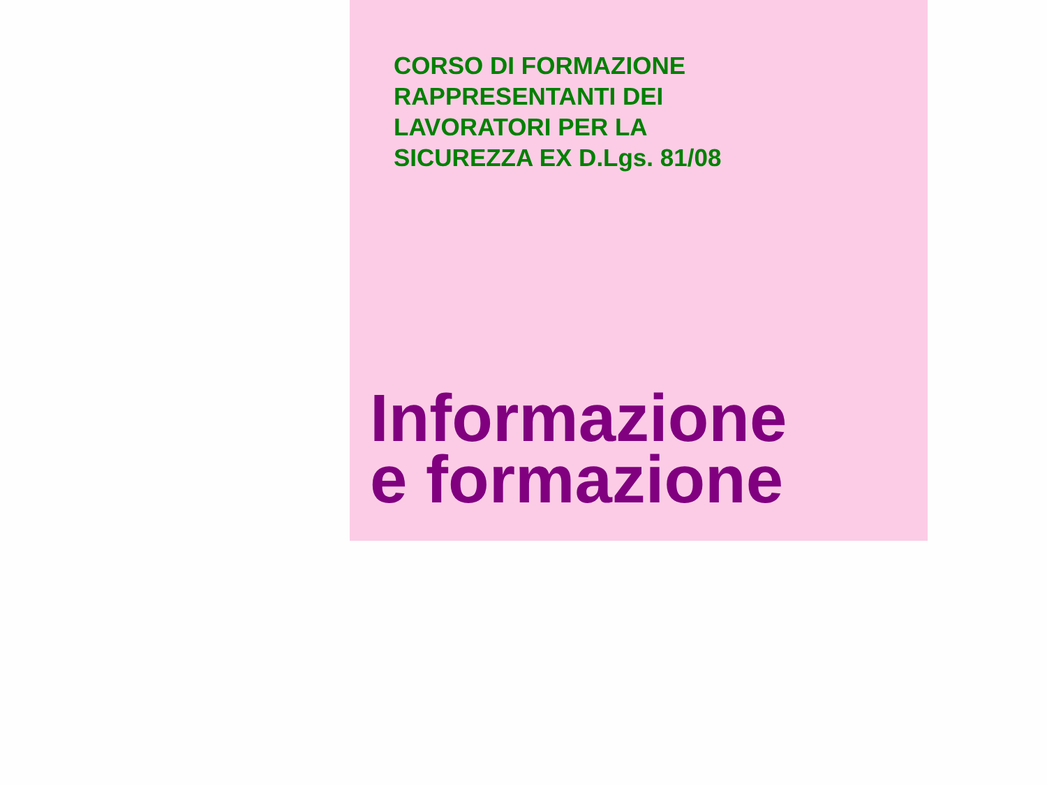CORSO DI FORMAZIONE
RAPPRESENTANTI DEI
LAVORATORI PER LA
SICUREZZA EX D.Lgs. 81/08
Informazione
e formazione